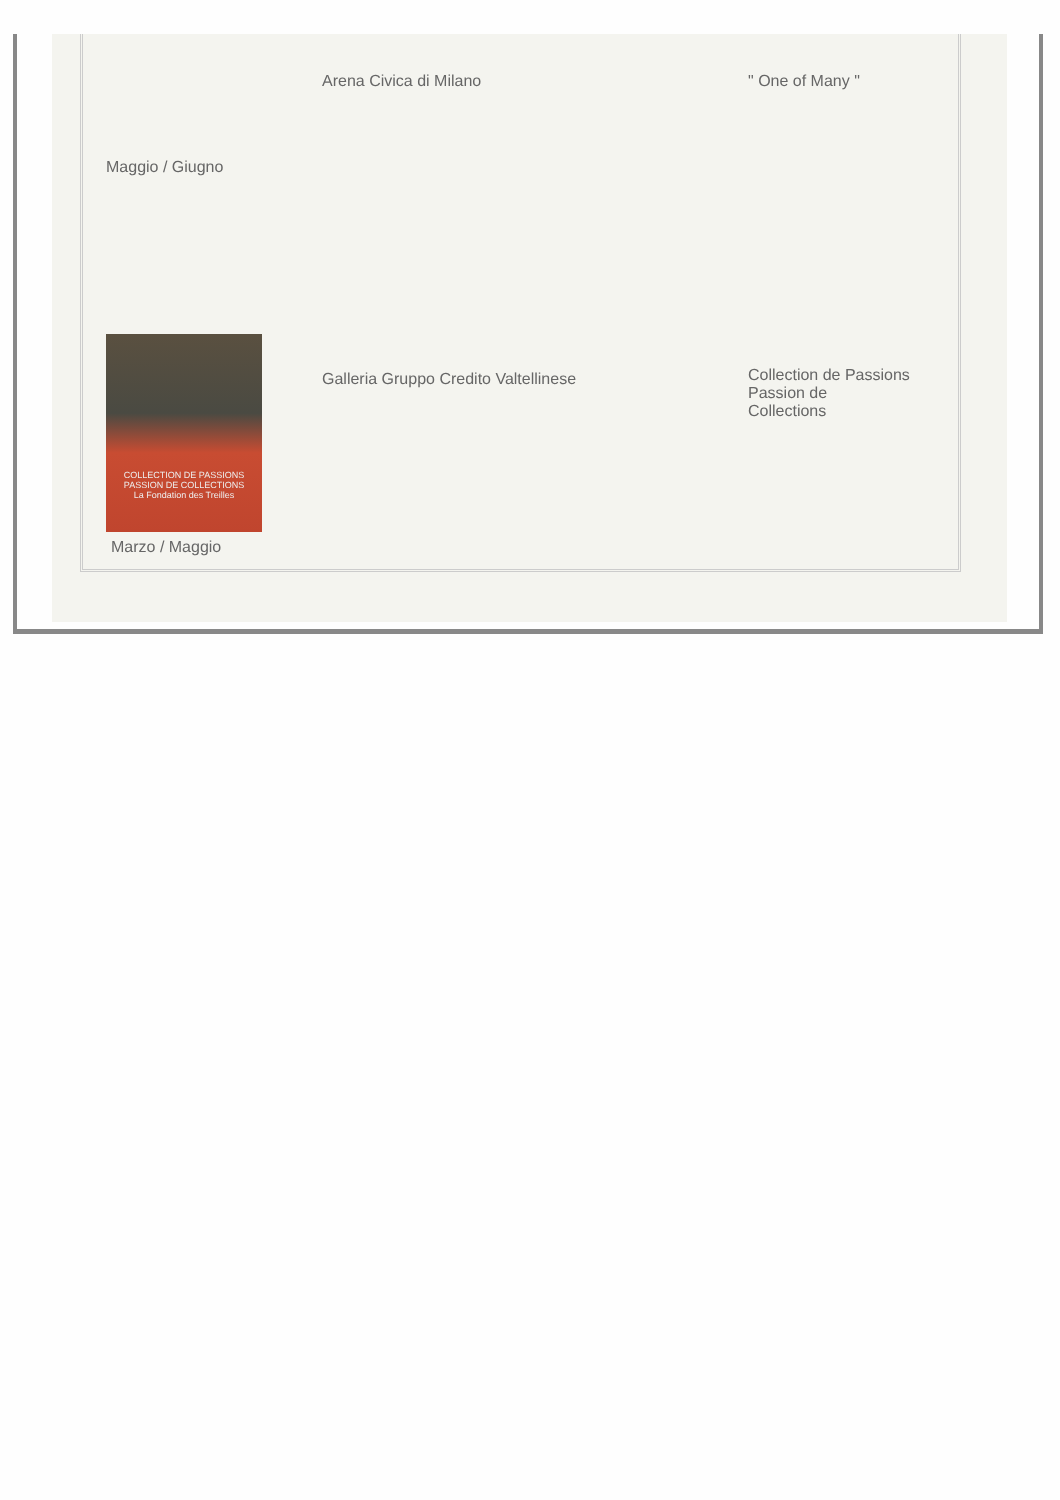| Maggio / Giugno | Arena Civica di Milano | " One of Many " |
| COLLECTION DE PASSIONS PASSION DE COLLECTIONS La Fondation des Treilles Marzo / Maggio | Galleria Gruppo Credito Valtellinese | Collection de Passions Passion de Collections |